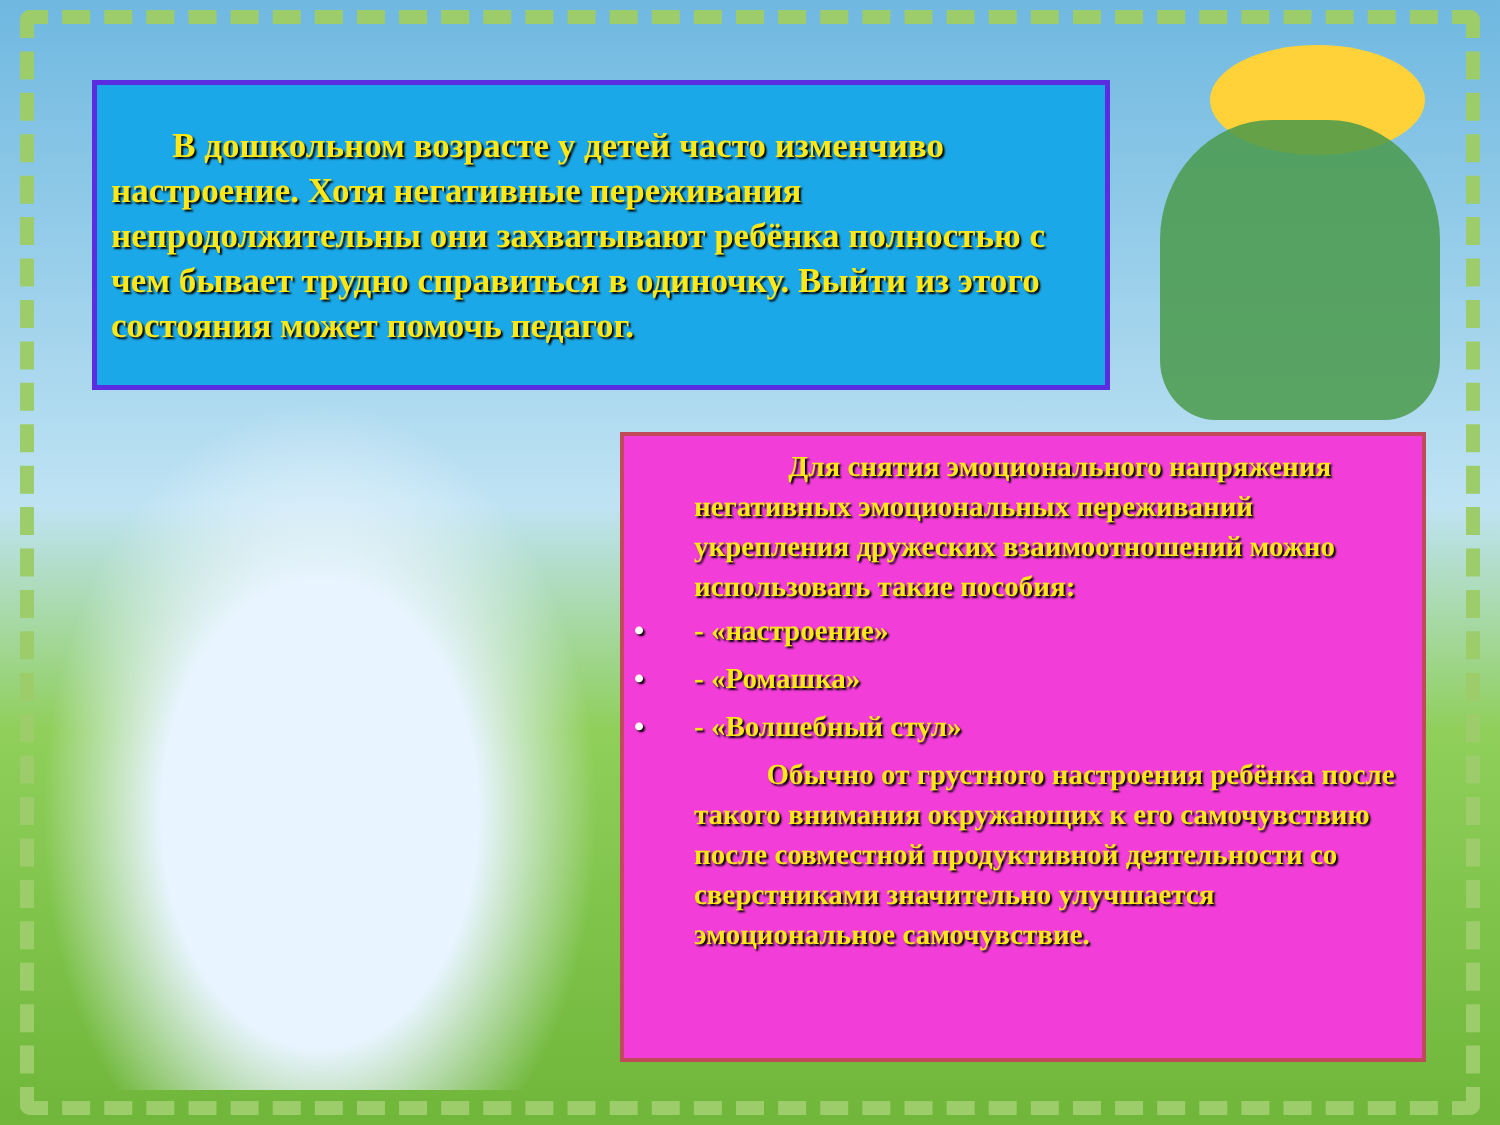В дошкольном возрасте у детей часто изменчиво настроение. Хотя негативные переживания непродолжительны они захватывают ребёнка полностью с чем бывает трудно справиться в одиночку. Выйти из этого состояния может помочь педагог.
Для снятия эмоционального напряжения негативных эмоциональных переживаний укрепления дружеских взаимоотношений можно использовать такие пособия:
• - «настроение»
• - «Ромашка»
• - «Волшебный стул»
Обычно от грустного настроения ребёнка после такого внимания окружающих к его самочувствию после совместной продуктивной деятельности со сверстниками значительно улучшается эмоциональное самочувствие.